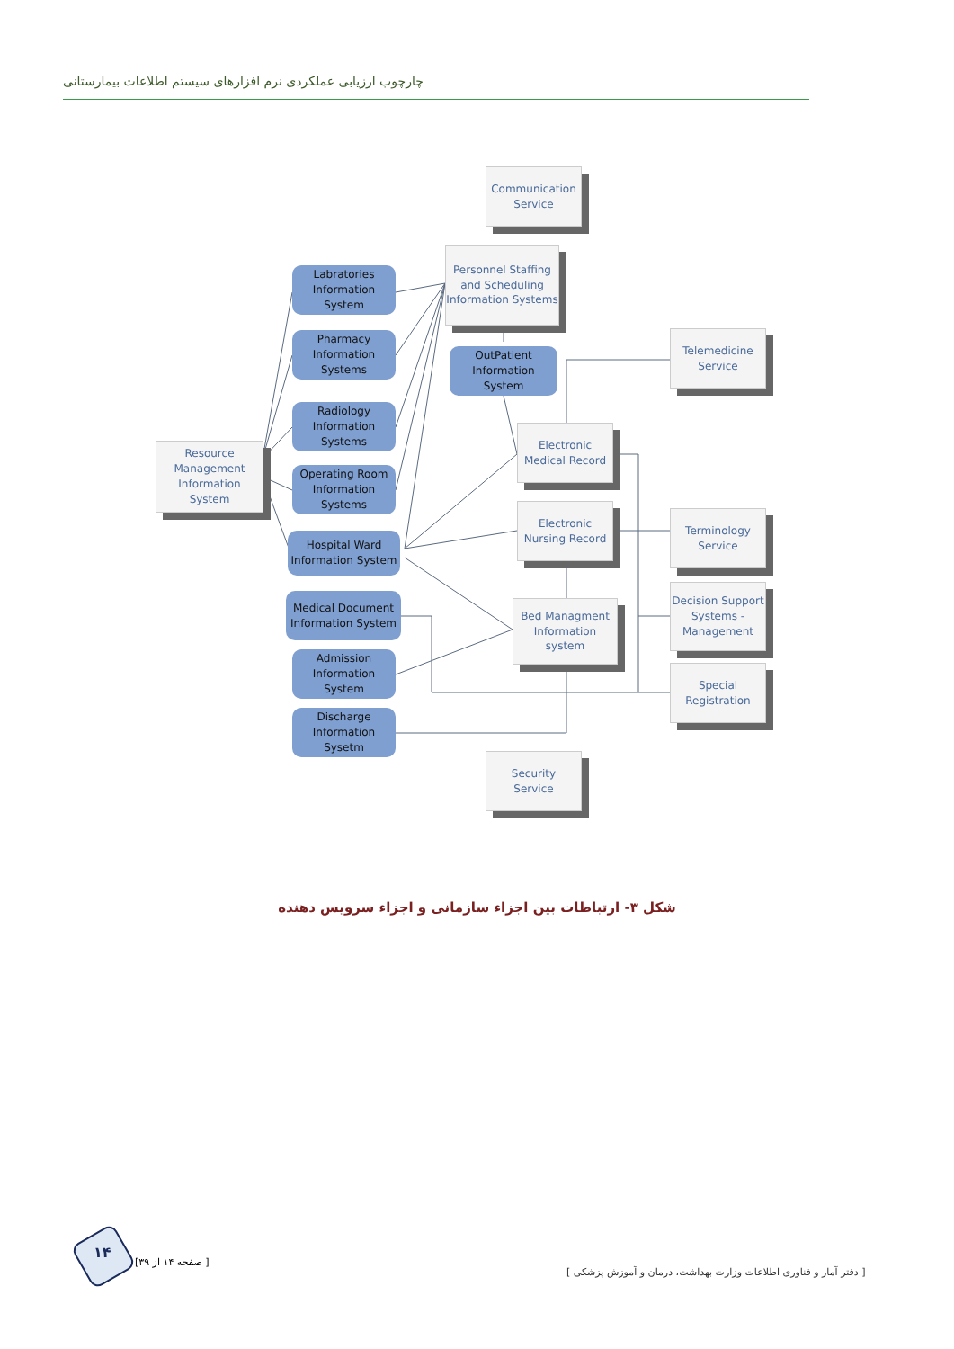چارچوب ارزیابی عملکردی نرم افزارهای سیستم اطلاعات بیمارستانی
Communication
Service
Personnel Staffing and Scheduling Information Systems
Labratories
Information
System
Pharmacy
Information
Systems
OutPatient
Information
System
Telemedicine
Service
Radiology
Information
Systems
Electronic
Medical Record
Resource Management Information System
Operating Room
Information
Systems
Electronic
Nursing Record
Terminology
Service
Hospital Ward
Information System
Decision Support Systems - Management
Medical Document
Information System
Bed Managment
Information
system
Admission
Information
System
Special
Registration
Discharge
Information
Sysetm
Security
Service
شکل ۳- ارتباطات بین اجزاء سازمانی و اجزاء سرویس دهنده
۱۴
[ صفحه ۱۴ از ۳۹]
[ دفتر آمار و فناوری اطلاعات وزارت بهداشت، درمان و آموزش پزشکی ]